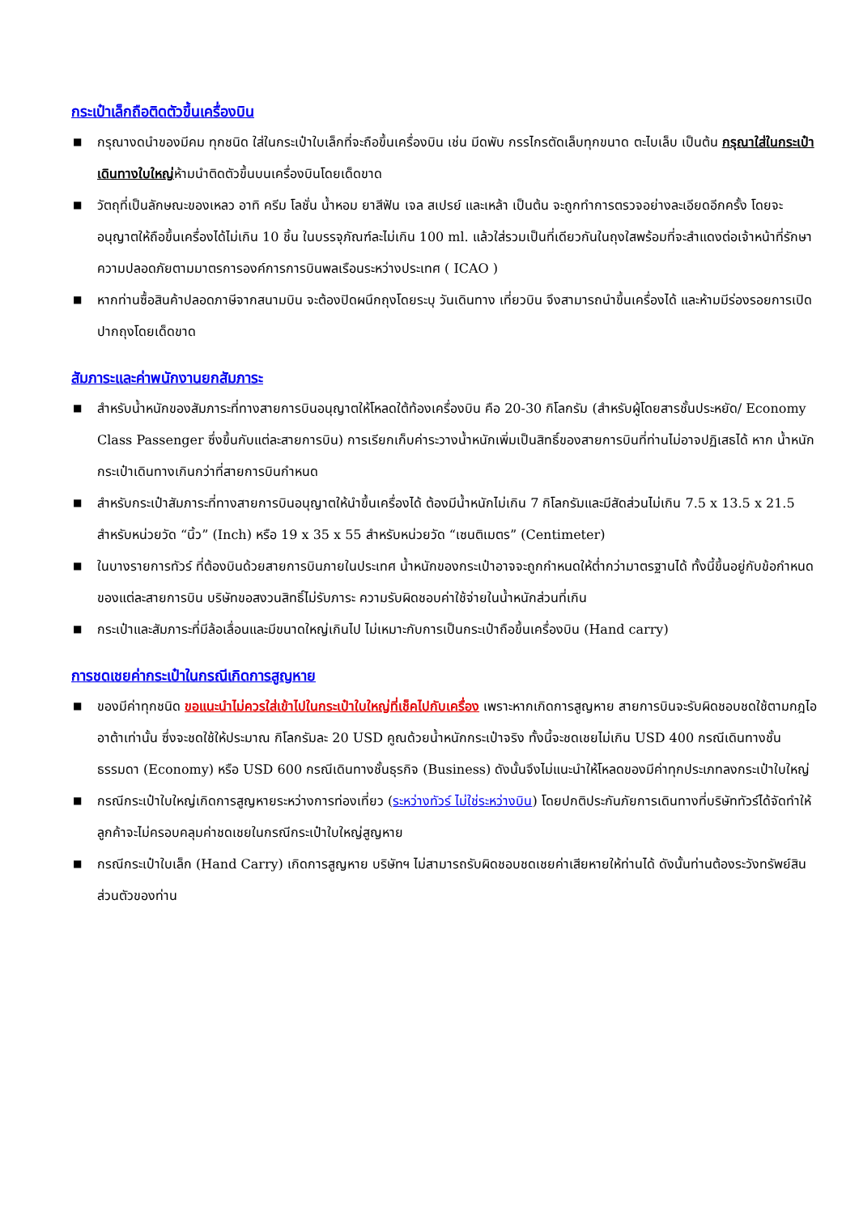กระเป๋าเล็กถือติดตัวขึ้นเครื่องบิน
■ กรุณางดนำของมีคม ทุกชนิด ใส่ในกระเป๋าใบเล็กที่จะถือขึ้นเครื่องบิน เช่น มีดพับ กรรไกรตัดเล็บทุกขนาด ตะไบเล็บ เป็นต้น กรุณาใส่ในกระเป๋าเดินทางใบใหญ่ห้ามนำติดตัวขึ้นบนเครื่องบินโดยเด็ดขาด
■ วัตถุที่เป็นลักษณะของเหลว อาทิ ครีม โลชั่น น้ำหอม ยาสีฟัน เจล สเปรย์ และเหล้า เป็นต้น จะถูกทำการตรวจอย่างละเอียดอีกครั้ง โดยจะอนุญาตให้ถือขึ้นเครื่องได้ไม่เกิน 10 ชิ้น ในบรรจุภัณฑ์ละไม่เกิน 100 ml. แล้วใส่รวมเป็นที่เดียวกันในถุงใสพร้อมที่จะสำแดงต่อเจ้าหน้าที่รักษาความปลอดภัยตามมาตรการองค์การการบินพลเรือนระหว่างประเทศ ( ICAO )
■ หากท่านซื้อสินค้าปลอดภาษีจากสนามบิน จะต้องปิดผนึกถุงโดยระบุ วันเดินทาง เที่ยวบิน จึงสามารถนำขึ้นเครื่องได้ และห้ามมีร่องรอยการเปิดปากถุงโดยเด็ดขาด
สัมภาระและค่าพนักงานยกสัมภาระ
■ สำหรับน้ำหนักของสัมภาระที่ทางสายการบินอนุญาตให้โหลดใต้ท้องเครื่องบิน คือ 20-30 กิโลกรัม (สำหรับผู้โดยสารชั้นประหยัด/ Economy Class Passenger ซึ่งขึ้นกับแต่ละสายการบิน) การเรียกเก็บค่าระวางน้ำหนักเพิ่มเป็นสิทธิ์ของสายการบินที่ท่านไม่อาจปฏิเสธได้ หาก น้ำหนักกระเป๋าเดินทางเกินกว่าที่สายการบินกำหนด
■ สำหรับกระเป๋าสัมภาระที่ทางสายการบินอนุญาตให้นำขึ้นเครื่องได้ ต้องมีน้ำหนักไม่เกิน 7 กิโลกรัมและมีสัดส่วนไม่เกิน 7.5 x 13.5 x 21.5 สำหรับหน่วยวัด “นิ้ว” (Inch) หรือ 19 x 35 x 55 สำหรับหน่วยวัด “เซนติเมตร” (Centimeter)
■ ในบางรายการทัวร์ ที่ต้องบินด้วยสายการบินภายในประเทศ น้ำหนักของกระเป๋าอาจจะถูกกำหนดให้ต่ำกว่ามาตรฐานได้ ทั้งนี้ขึ้นอยู่กับข้อกำหนดของแต่ละสายการบิน บริษัทขอสงวนสิทธิ์ไม่รับภาระ ความรับผิดชอบค่าใช้จ่ายในน้ำหนักส่วนที่เกิน
■ กระเป๋าและสัมภาระที่มีล้อเลื่อนและมีขนาดใหญ่เกินไป ไม่เหมาะกับการเป็นกระเป๋าถือขึ้นเครื่องบิน (Hand carry)
การชดเชยค่ากระเป๋าในกรณีเกิดการสูญหาย
■ ของมีค่าทุกชนิด ขอแนะนำไม่ควรใส่เข้าไปในกระเป๋าใบใหญ่ที่เช็คไปกับเครื่อง เพราะหากเกิดการสูญหาย สายการบินจะรับผิดชอบชดใช้ตามกฎไออาต้าเท่านั้น ซึ่งจะชดใช้ให้ประมาณ กิโลกรัมละ 20 USD คูณด้วยน้ำหนักกระเป๋าจริง ทั้งนี้จะชดเชยไม่เกิน USD 400 กรณีเดินทางชั้นธรรมดา (Economy) หรือ USD 600 กรณีเดินทางชั้นธุรกิจ (Business) ดังนั้นจึงไม่แนะนำให้โหลดของมีค่าทุกประเภทลงกระเป๋าใบใหญ่
■ กรณีกระเป๋าใบใหญ่เกิดการสูญหายระหว่างการท่องเที่ยว (ระหว่างทัวร์ ไม่ใช่ระหว่างบิน) โดยปกติประกันภัยการเดินทางที่บริษัททัวร์ได้จัดทำให้ลูกค้าจะไม่ครอบคลุมค่าชดเชยในกรณีกระเป๋าใบใหญ่สูญหาย
■ กรณีกระเป๋าใบเล็ก (Hand Carry) เกิดการสูญหาย บริษัทฯ ไม่สามารถรับผิดชอบชดเชยค่าเสียหายให้ท่านได้ ดังนั้นท่านต้องระวังทรัพย์สินส่วนตัวของท่าน